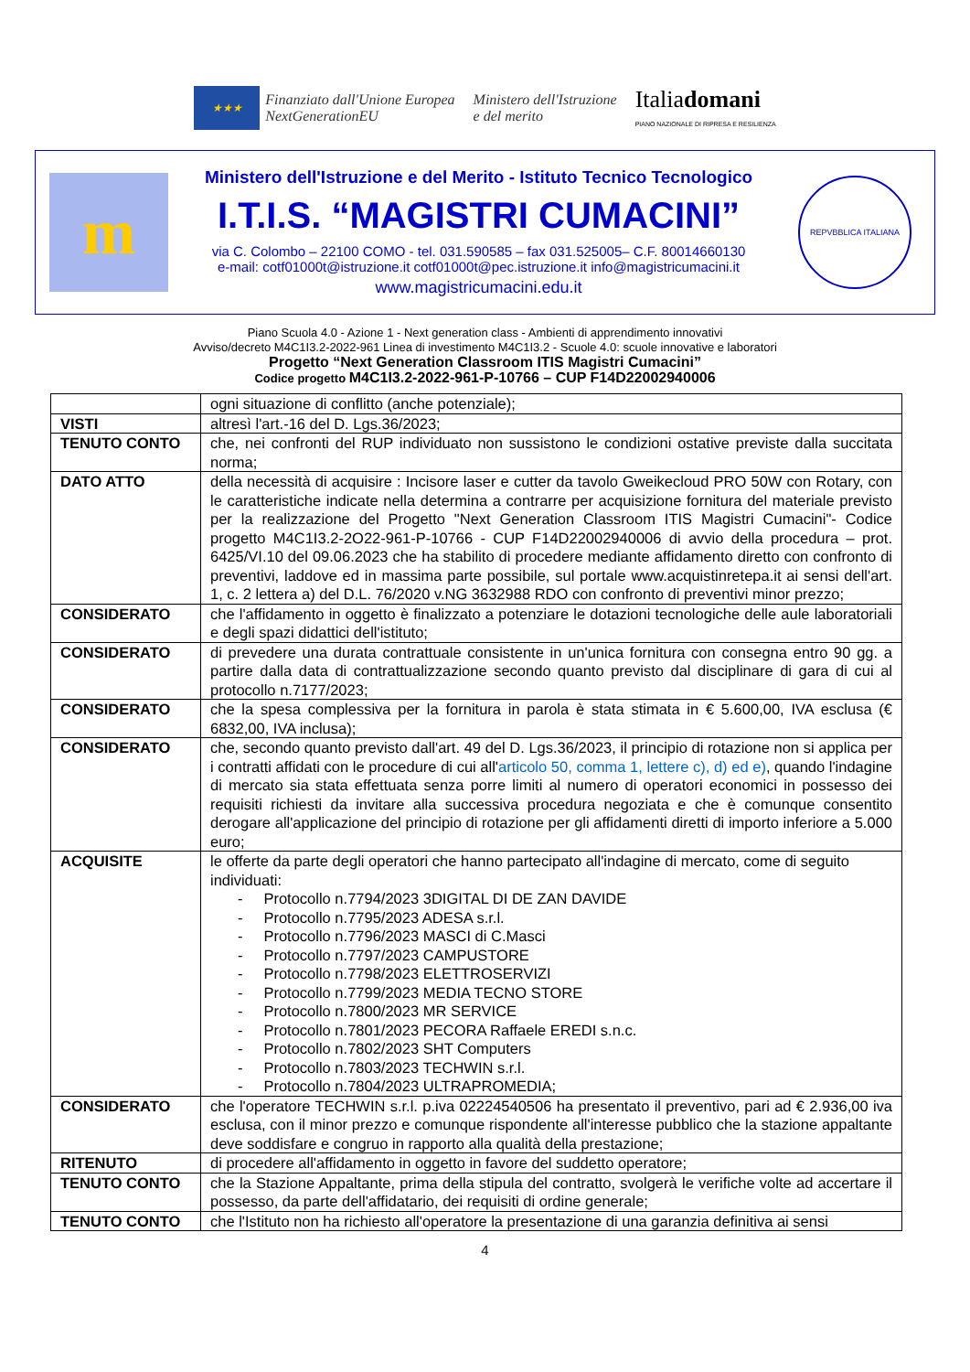★★★
Finanziato dall'Unione Europea
NextGenerationEU
Ministero dell'Istruzione
e del merito
Italiadomani
PIANO NAZIONALE DI RIPRESA E RESILIENZA
m
Ministero dell'Istruzione e del Merito - Istituto Tecnico Tecnologico
I.T.I.S. “MAGISTRI CUMACINI”
via C. Colombo – 22100 COMO - tel. 031.590585 – fax 031.525005– C.F. 80014660130
e-mail: cotf01000t@istruzione.it cotf01000t@pec.istruzione.it info@magistricumacini.it
www.magistricumacini.edu.it
REPVBBLICA ITALIANA
Piano Scuola 4.0 - Azione 1 - Next generation class - Ambienti di apprendimento innovativi
Avviso/decreto M4C1I3.2-2022-961 Linea di investimento M4C1I3.2 - Scuole 4.0: scuole innovative e laboratori
Progetto “Next Generation Classroom ITIS Magistri Cumacini”
Codice progetto M4C1I3.2-2022-961-P-10766 – CUP F14D22002940006
| | ogni situazione di conflitto (anche potenziale); |
| VISTI | altresì l'art.-16 del D. Lgs.36/2023; |
| TENUTO CONTO | che, nei confronti del RUP individuato non sussistono le condizioni ostative previste dalla succitata norma; |
| DATO ATTO | della necessità di acquisire : Incisore laser e cutter da tavolo Gweikecloud PRO 50W con Rotary, con le caratteristiche indicate nella determina a contrarre per acquisizione fornitura del materiale previsto per la realizzazione del Progetto "Next Generation Classroom ITIS Magistri Cumacini"- Codice progetto M4C1I3.2-2O22-961-P-10766 - CUP F14D22002940006 di avvio della procedura – prot. 6425/VI.10 del 09.06.2023 che ha stabilito di procedere mediante affidamento diretto con confronto di preventivi, laddove ed in massima parte possibile, sul portale www.acquistinretepa.it ai sensi dell'art. 1, c. 2 lettera a) del D.L. 76/2020 v.NG 3632988 RDO con confronto di preventivi minor prezzo; |
| CONSIDERATO | che l'affidamento in oggetto è finalizzato a potenziare le dotazioni tecnologiche delle aule laboratoriali e degli spazi didattici dell'istituto; |
| CONSIDERATO | di prevedere una durata contrattuale consistente in un'unica fornitura con consegna entro 90 gg. a partire dalla data di contrattualizzazione secondo quanto previsto dal disciplinare di gara di cui al protocollo n.7177/2023; |
| CONSIDERATO | che la spesa complessiva per la fornitura in parola è stata stimata in € 5.600,00, IVA esclusa (€ 6832,00, IVA inclusa); |
| CONSIDERATO | che, secondo quanto previsto dall'art. 49 del D. Lgs.36/2023, il principio di rotazione non si applica per i contratti affidati con le procedure di cui all' articolo 50, comma 1, lettere c), d) ed e) , quando l'indagine di mercato sia stata effettuata senza porre limiti al numero di operatori economici in possesso dei requisiti richiesti da invitare alla successiva procedura negoziata e che è comunque consentito derogare all'applicazione del principio di rotazione per gli affidamenti diretti di importo inferiore a 5.000 euro; |
| ACQUISITE | le offerte da parte degli operatori che hanno partecipato all'indagine di mercato, come di seguito individuati: - Protocollo n.7794/2023 3DIGITAL DI DE ZAN DAVIDE - Protocollo n.7795/2023 ADESA s.r.l. - Protocollo n.7796/2023 MASCI di C.Masci - Protocollo n.7797/2023 CAMPUSTORE - Protocollo n.7798/2023 ELETTROSERVIZI - Protocollo n.7799/2023 MEDIA TECNO STORE - Protocollo n.7800/2023 MR SERVICE - Protocollo n.7801/2023 PECORA Raffaele EREDI s.n.c. - Protocollo n.7802/2023 SHT Computers - Protocollo n.7803/2023 TECHWIN s.r.l. - Protocollo n.7804/2023 ULTRAPROMEDIA; |
| CONSIDERATO | che l'operatore TECHWIN s.r.l. p.iva 02224540506 ha presentato il preventivo, pari ad € 2.936,00 iva esclusa, con il minor prezzo e comunque rispondente all'interesse pubblico che la stazione appaltante deve soddisfare e congruo in rapporto alla qualità della prestazione; |
| RITENUTO | di procedere all'affidamento in oggetto in favore del suddetto operatore; |
| TENUTO CONTO | che la Stazione Appaltante, prima della stipula del contratto, svolgerà le verifiche volte ad accertare il possesso, da parte dell'affidatario, dei requisiti di ordine generale; |
| TENUTO CONTO | che l'Istituto non ha richiesto all'operatore la presentazione di una garanzia definitiva ai sensi |
4